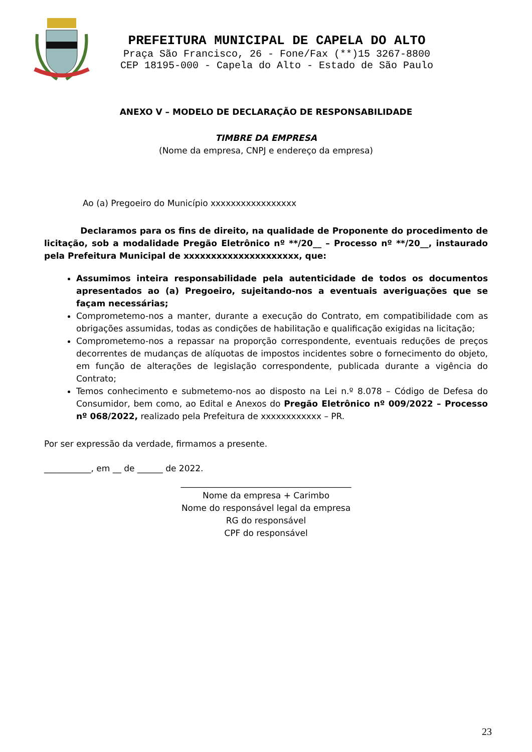PREFEITURA MUNICIPAL DE CAPELA DO ALTO
Praça São Francisco, 26 - Fone/Fax (**)15 3267-8800
CEP 18195-000 - Capela do Alto - Estado de São Paulo
ANEXO V – MODELO DE DECLARAÇÃO DE RESPONSABILIDADE
TIMBRE DA EMPRESA
(Nome da empresa, CNPJ e endereço da empresa)
Ao (a) Pregoeiro do Município xxxxxxxxxxxxxxxxx
Declaramos para os fins de direito, na qualidade de Proponente do procedimento de licitação, sob a modalidade Pregão Eletrônico nº **/20__ – Processo nº **/20__, instaurado pela Prefeitura Municipal de xxxxxxxxxxxxxxxxxxxxx, que:
Assumimos inteira responsabilidade pela autenticidade de todos os documentos apresentados ao (a) Pregoeiro, sujeitando-nos a eventuais averiguações que se façam necessárias;
Comprometemo-nos a manter, durante a execução do Contrato, em compatibilidade com as obrigações assumidas, todas as condições de habilitação e qualificação exigidas na licitação;
Comprometemo-nos a repassar na proporção correspondente, eventuais reduções de preços decorrentes de mudanças de alíquotas de impostos incidentes sobre o fornecimento do objeto, em função de alterações de legislação correspondente, publicada durante a vigência do Contrato;
Temos conhecimento e submetemo-nos ao disposto na Lei n.º 8.078 – Código de Defesa do Consumidor, bem como, ao Edital e Anexos do Pregão Eletrônico nº 009/2022 – Processo nº 068/2022, realizado pela Prefeitura de xxxxxxxxxxxx – PR.
Por ser expressão da verdade, firmamos a presente.
___________, em __ de ______ de 2022.
________________________________________
Nome da empresa + Carimbo
Nome do responsável legal da empresa
RG do responsável
CPF do responsável
23